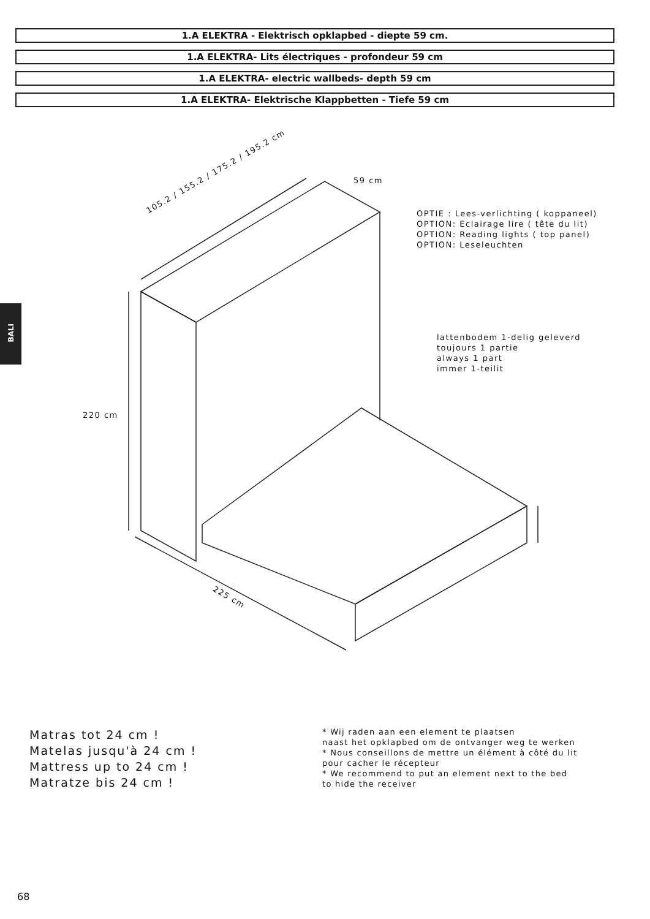1.A ELEKTRA - Elektrisch opklapbed - diepte 59 cm.
1.A ELEKTRA- Lits électriques - profondeur 59 cm
1.A ELEKTRA- electric wallbeds- depth 59 cm
1.A ELEKTRA- Elektrische Klappbetten - Tiefe 59 cm
BALI
59 cm
105.2 / 155.2 / 175.2 / 195.2 cm
OPTIE : Lees-verlichting ( koppaneel)
OPTION: Eclairage lire ( tête du lit)
OPTION: Reading lights ( top panel)
OPTION: Leseleuchten
lattenbodem 1-delig geleverd
toujours 1 partie
always 1 part
immer 1-teilit
220 cm
225 cm
Matras tot 24 cm !
Matelas jusqu'à 24 cm !
Mattress up to 24 cm !
Matratze bis 24 cm !
* Wij raden aan een element te plaatsen
naast het opklapbed om de ontvanger weg te werken
* Nous conseillons de mettre un élément à côté du lit
pour cacher le récepteur
* We recommend to put an element next to the bed
to hide the receiver
68